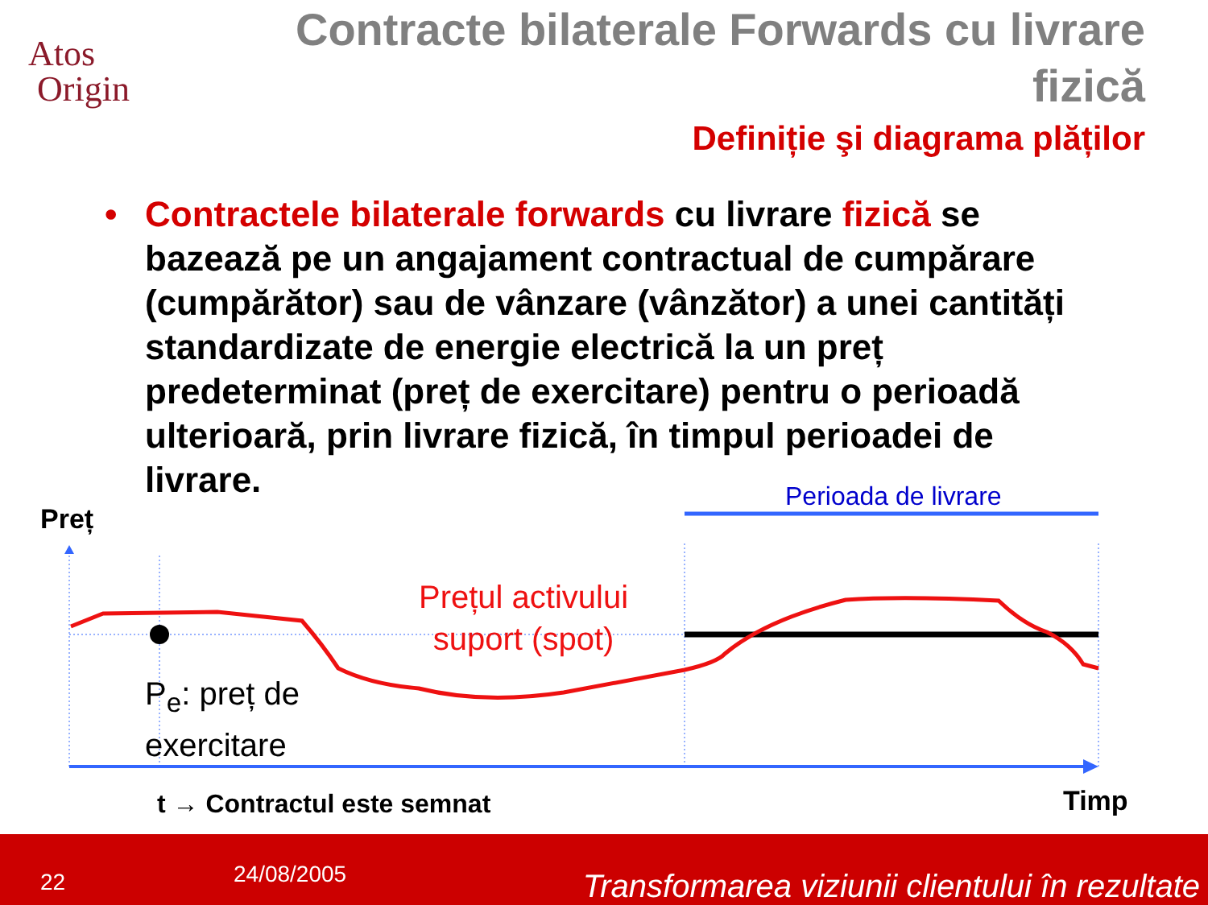Atos
Origin
Contracte bilaterale Forwards cu livrare fizică
Definiție şi diagrama plăților
• Contractele bilaterale forwards cu livrare fizică se bazează pe un angajament contractual de cumpărare (cumpărător) sau de vânzare (vânzător) a unei cantități standardizate de energie electrică la un preț predeterminat (preț de exercitare) pentru o perioadă ulterioară, prin livrare fizică, în timpul perioadei de livrare.
Perioada de livrare
Preț
Prețul activului
suport (spot)
P<sub>e</sub>: preț de
exercitare
t → Contractul este semnat Timp
22 24/08/2005 Transformarea viziunii clientului în rezultate